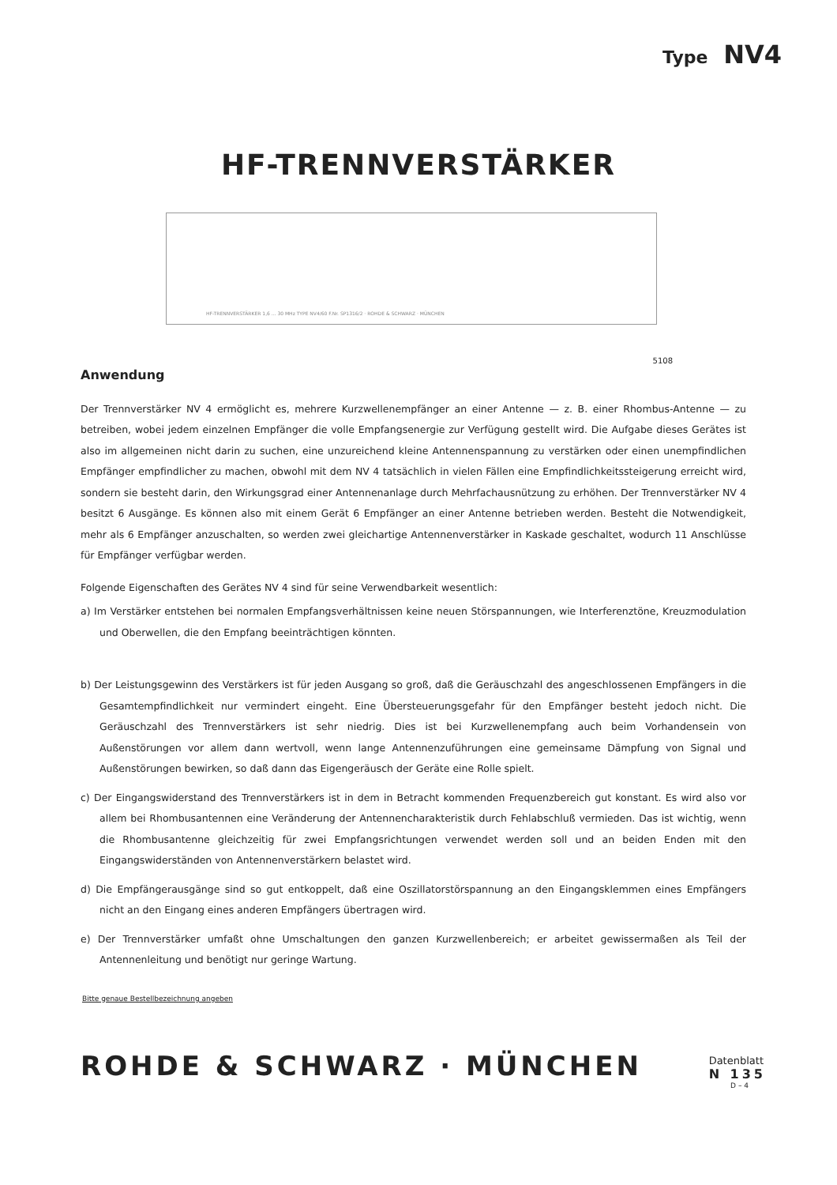Type NV4
HF-TRENNVERSTÄRKER
HF-TRENNVERSTÄRKER 1,6 ... 30 MHz TYPE NV4/60 F.Nr. SP1316/2 · ROHDE & SCHWARZ · MÜNCHEN
5108
Anwendung
Der Trennverstärker NV 4 ermöglicht es, mehrere Kurzwellenempfänger an einer Antenne — z. B. einer Rhombus-Antenne — zu betreiben, wobei jedem einzelnen Empfänger die volle Empfangsenergie zur Verfügung gestellt wird. Die Aufgabe dieses Gerätes ist also im allgemeinen nicht darin zu suchen, eine unzureichend kleine Antennenspannung zu verstärken oder einen unempfindlichen Empfänger empfindlicher zu machen, obwohl mit dem NV 4 tatsächlich in vielen Fällen eine Empfindlichkeitssteigerung erreicht wird, sondern sie besteht darin, den Wirkungsgrad einer Antennenanlage durch Mehrfachausnützung zu erhöhen. Der Trennverstärker NV 4 besitzt 6 Ausgänge. Es können also mit einem Gerät 6 Empfänger an einer Antenne betrieben werden. Besteht die Notwendigkeit, mehr als 6 Empfänger anzuschalten, so werden zwei gleichartige Antennenverstärker in Kaskade geschaltet, wodurch 11 Anschlüsse für Empfänger verfügbar werden.
Folgende Eigenschaften des Gerätes NV 4 sind für seine Verwendbarkeit wesentlich:
a) Im Verstärker entstehen bei normalen Empfangsverhältnissen keine neuen Störspannungen, wie Interferenztöne, Kreuzmodulation und Oberwellen, die den Empfang beeinträchtigen könnten.
b) Der Leistungsgewinn des Verstärkers ist für jeden Ausgang so groß, daß die Geräuschzahl des angeschlossenen Empfängers in die Gesamtempfindlichkeit nur vermindert eingeht. Eine Übersteuerungsgefahr für den Empfänger besteht jedoch nicht. Die Geräuschzahl des Trennverstärkers ist sehr niedrig. Dies ist bei Kurzwellenempfang auch beim Vorhandensein von Außenstörungen vor allem dann wertvoll, wenn lange Antennenzuführungen eine gemeinsame Dämpfung von Signal und Außenstörungen bewirken, so daß dann das Eigengeräusch der Geräte eine Rolle spielt.
c) Der Eingangswiderstand des Trennverstärkers ist in dem in Betracht kommenden Frequenzbereich gut konstant. Es wird also vor allem bei Rhombusantennen eine Veränderung der Antennencharakteristik durch Fehlabschluß vermieden. Das ist wichtig, wenn die Rhombusantenne gleichzeitig für zwei Empfangsrichtungen verwendet werden soll und an beiden Enden mit den Eingangswiderständen von Antennenverstärkern belastet wird.
d) Die Empfängerausgänge sind so gut entkoppelt, daß eine Oszillatorstörspannung an den Eingangsklemmen eines Empfängers nicht an den Eingang eines anderen Empfängers übertragen wird.
e) Der Trennverstärker umfaßt ohne Umschaltungen den ganzen Kurzwellenbereich; er arbeitet gewissermaßen als Teil der Antennenleitung und benötigt nur geringe Wartung.
Bitte genaue Bestellbezeichnung angeben
ROHDE & SCHWARZ · MÜNCHEN
Datenblatt
N 135
D – 4